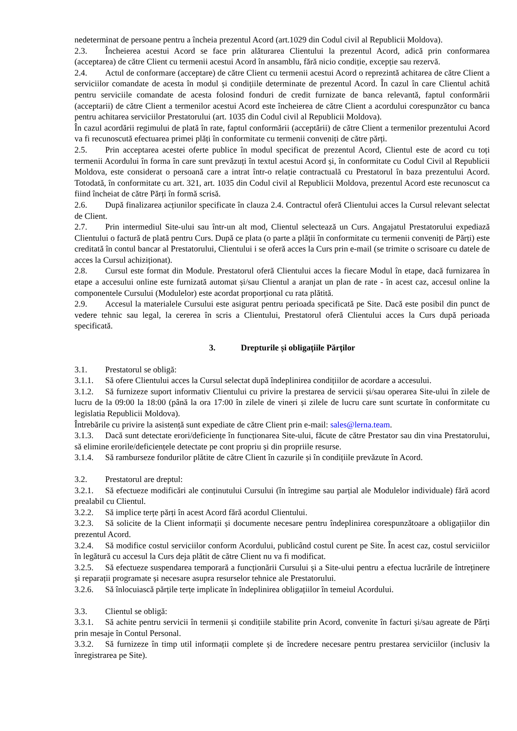nedeterminat de persoane pentru a încheia prezentul Acord (art.1029 din Codul civil al Republicii Moldova).
2.3. Încheierea acestui Acord se face prin alăturarea Clientului la prezentul Acord, adică prin conformarea (acceptarea) de către Client cu termenii acestui Acord în ansamblu, fără nicio condiție, excepție sau rezervă.
2.4. Actul de conformare (acceptare) de către Client cu termenii acestui Acord o reprezintă achitarea de către Client a serviciilor comandate de acesta în modul și condițiile determinate de prezentul Acord. În cazul în care Clientul achită pentru serviciile comandate de acesta folosind fonduri de credit furnizate de banca relevantă, faptul conformării (acceptarii) de către Client a termenilor acestui Acord este încheierea de către Client a acordului corespunzător cu banca pentru achitarea serviciilor Prestatorului (art. 1035 din Codul civil al Republicii Moldova).
În cazul acordării regimului de plată în rate, faptul conformării (acceptării) de către Client a termenilor prezentului Acord va fi recunoscută efectuarea primei plăți în conformitate cu termenii conveniți de către părți.
2.5. Prin acceptarea acestei oferte publice în modul specificat de prezentul Acord, Clientul este de acord cu toți termenii Acordului în forma în care sunt prevăzuți în textul acestui Acord și, în conformitate cu Codul Civil al Republicii Moldova, este considerat o persoană care a intrat într-o relație contractuală cu Prestatorul în baza prezentului Acord. Totodată, în conformitate cu art. 321, art. 1035 din Codul civil al Republicii Moldova, prezentul Acord este recunoscut ca fiind încheiat de către Părți în formă scrisă.
2.6. După finalizarea acțiunilor specificate în clauza 2.4. Contractul oferă Clientului acces la Cursul relevant selectat de Client.
2.7. Prin intermediul Site-ului sau într-un alt mod, Clientul selectează un Curs. Angajatul Prestatorului expediază Clientului o factură de plată pentru Curs. După ce plata (o parte a plății în conformitate cu termenii conveniți de Părți) este creditată în contul bancar al Prestatorului, Clientului i se oferă acces la Curs prin e-mail (se trimite o scrisoare cu datele de acces la Cursul achiziționat).
2.8. Cursul este format din Module. Prestatorul oferă Clientului acces la fiecare Modul în etape, dacă furnizarea în etape a accesului online este furnizată automat și/sau Clientul a aranjat un plan de rate - în acest caz, accesul online la componentele Cursului (Modulelor) este acordat proporțional cu rata plătită.
2.9. Accesul la materialele Cursului este asigurat pentru perioada specificată pe Site. Dacă este posibil din punct de vedere tehnic sau legal, la cererea în scris a Clientului, Prestatorul oferă Clientului acces la Curs după perioada specificată.
3. Drepturile și obligațiile Părților
3.1. Prestatorul se obligă:
3.1.1. Să ofere Clientului acces la Cursul selectat după îndeplinirea condițiilor de acordare a accesului.
3.1.2. Să furnizeze suport informativ Clientului cu privire la prestarea de servicii și/sau operarea Site-ului în zilele de lucru de la 09:00 la 18:00 (până la ora 17:00 în zilele de vineri și zilele de lucru care sunt scurtate în conformitate cu legislatia Republicii Moldova).
Întrebările cu privire la asistență sunt expediate de către Client prin e-mail: sales@lerna.team.
3.1.3. Dacă sunt detectate erori/deficiențe în funcționarea Site-ului, făcute de către Prestator sau din vina Prestatorului, să elimine erorile/deficiențele detectate pe cont propriu și din propriile resurse.
3.1.4. Să ramburseze fondurilor plătite de către Client în cazurile și în condițiile prevăzute în Acord.
3.2. Prestatorul are dreptul:
3.2.1. Să efectueze modificări ale conținutului Cursului (în întregime sau parțial ale Modulelor individuale) fără acord prealabil cu Clientul.
3.2.2. Să implice terțe părți în acest Acord fără acordul Clientului.
3.2.3. Să solicite de la Client informații și documente necesare pentru îndeplinirea corespunzătoare a obligațiilor din prezentul Acord.
3.2.4. Să modifice costul serviciilor conform Acordului, publicând costul curent pe Site. În acest caz, costul serviciilor în legătură cu accesul la Curs deja plătit de către Client nu va fi modificat.
3.2.5. Să efectueze suspendarea temporară a funcționării Cursului și a Site-ului pentru a efectua lucrările de întreținere și reparații programate și necesare asupra resurselor tehnice ale Prestatorului.
3.2.6. Să înlocuiască părțile terțe implicate în îndeplinirea obligațiilor în temeiul Acordului.
3.3. Clientul se obligă:
3.3.1. Să achite pentru servicii în termenii și condițiile stabilite prin Acord, convenite în facturi și/sau agreate de Părți prin mesaje în Contul Personal.
3.3.2. Să furnizeze în timp util informații complete și de încredere necesare pentru prestarea serviciilor (inclusiv la înregistrarea pe Site).